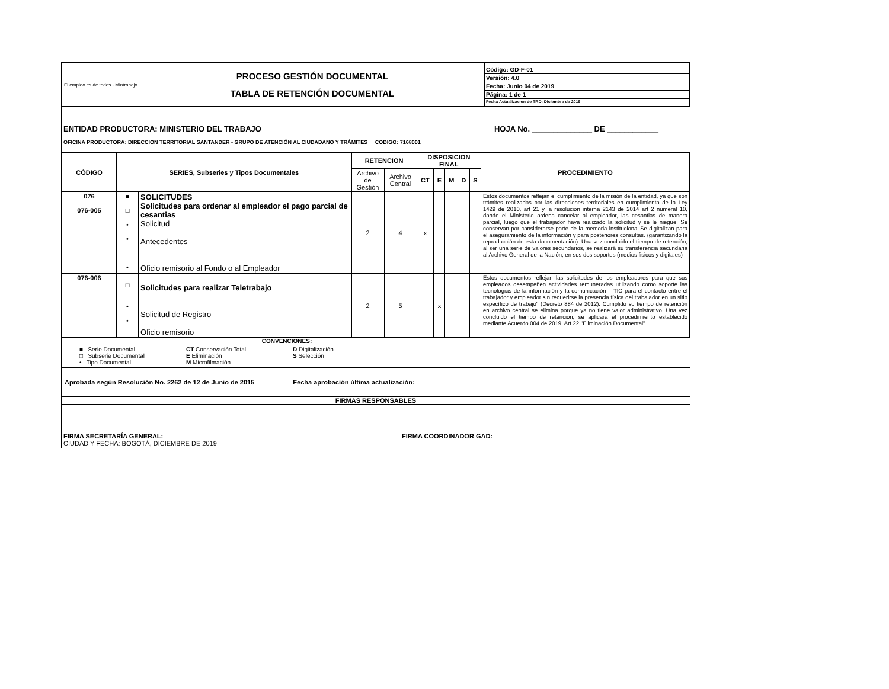| El empleo es de todos · Mintrabajo | PROCESO GESTIÓN DOCUMENTAL TABLA DE RETENCIÓN DOCUMENTAL | Código: GD-F-01 Versión: 4.0 Fecha: Junio 04 de 2019 Página: 1 de 1 Fecha Actualizacion de TRD: Diciembre de 2019 |
ENTIDAD PRODUCTORA: MINISTERIO DEL TRABAJO HOJA No. ______________ DE ____________
OFICINA PRODUCTORA: DIRECCION TERRITORIAL SANTANDER - GRUPO DE ATENCIÓN AL CIUDADANO Y TRÁMITES CODIGO: 7168001
| CÓDIGO | SERIES, Subseries y Tipos Documentales | | RETENCION | | DISPOSICION FINAL | | | | | PROCEDIMIENTO |
| --- | --- | --- | --- | --- | --- | --- | --- | --- | --- | --- |
| | | | Archivo de Gestión | Archivo Central | CT | E | M | D | S | |
| 076 076-005 | ■ □ • • • | SOLICITUDES Solicitudes para ordenar al empleador el pago parcial de cesantias Solicitud Antecedentes Oficio remisorio al Fondo o al Empleador | 2 | 4 | x | | | | | Estos documentos reflejan el cumplimiento de la misión de la entidad, ya que son trámites realizados por las direcciones territoriales en cumplimiento de la Ley 1429 de 2010, art 21 y la resolución interna 2143 de 2014 art 2 numeral 10, donde el Ministerio ordena cancelar al empleador, las cesantias de manera parcial, luego que el trabajador haya realizado la solicitud y se le niegue. Se conservan por considerarse parte de la memoria institucional.Se digitalizan para el aseguramiento de la información y para posteriores consultas. (garantizando la reproducción de esta documentación). Una vez concluido el tiempo de retención, al ser una serie de valores secundarios, se realizará su transferencia secundaria al Archivo General de la Nación, en sus dos soportes (medios fisicos y digitales) |
| 076-006 | □ • • | Solicitudes para realizar Teletrabajo Solicitud de Registro Oficio remisorio | 2 | 5 | | x | | | | Estos documentos reflejan las solicitudes de los empleadores para que sus empleados desempeñen actividades remuneradas utilizando como soporte las tecnologias de la información y la comunicación – TIC para el contacto entre el trabajador y empleador sin requerirse la presencia física del trabajador en un sitio específico de trabajo" (Decreto 884 de 2012). Cumplido su tiempo de retención en archivo central se elimina porque ya no tiene valor administrativo. Una vez concluido el tiempo de retención, se aplicará el procedimiento establecido mediante Acuerdo 004 de 2019, Art 22 "Eliminación Documental". |
CONVENCIONES:
■ Serie Documental CT Conservación Total D Digitalización □ Subserie Documental E Eliminación S Selección • Tipo Documental M Microfilmación
Aprobada según Resolución No. 2262 de 12 de Junio de 2015 Fecha aprobación última actualización:
FIRMAS RESPONSABLES
FIRMA SECRETARÍA GENERAL:
CIUDAD Y FECHA: BOGOTÁ, DICIEMBRE DE 2019 FIRMA COORDINADOR GAD: